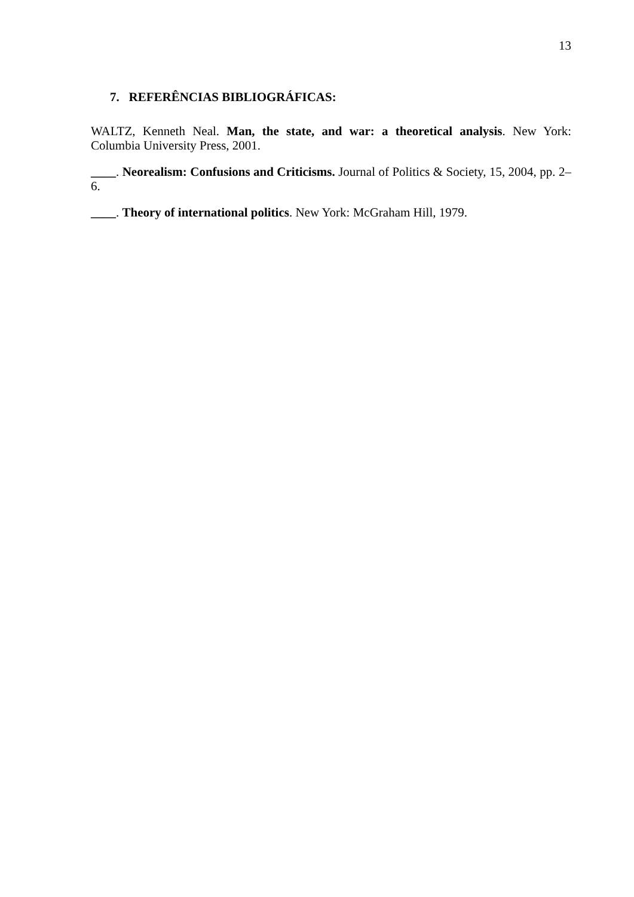13
7. REFERÊNCIAS BIBLIOGRÁFICAS:
WALTZ, Kenneth Neal. Man, the state, and war: a theoretical analysis. New York: Columbia University Press, 2001.
____. Neorealism: Confusions and Criticisms. Journal of Politics & Society, 15, 2004, pp. 2–6.
____. Theory of international politics. New York: McGraham Hill, 1979.